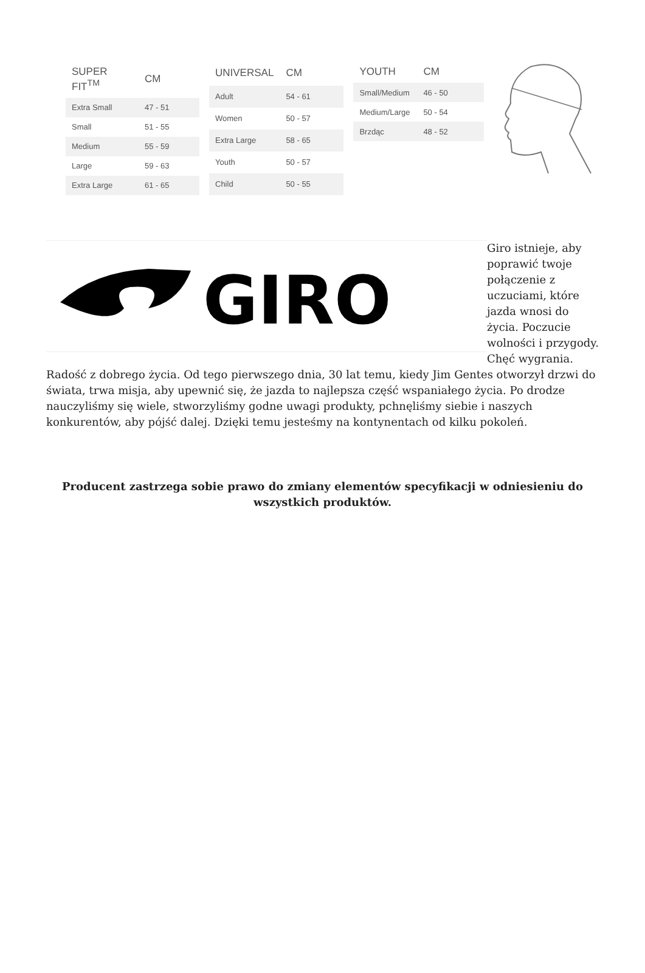| SUPER FIT<sup>TM</sup> | CM |
| --- | --- |
| Extra Small | 47 - 51 |
| Small | 51 - 55 |
| Medium | 55 - 59 |
| Large | 59 - 63 |
| Extra Large | 61 - 65 |
| UNIVERSAL | CM |
| --- | --- |
| Adult | 54 - 61 |
| Women | 50 - 57 |
| Extra Large | 58 - 65 |
| Youth | 50 - 57 |
| Child | 50 - 55 |
| YOUTH | CM |
| --- | --- |
| Small/Medium | 46 - 50 |
| Medium/Large | 50 - 54 |
| Brzdąc | 48 - 52 |
GIRO
Giro istnieje, aby poprawić twoje połączenie z uczuciami, które jazda wnosi do życia. Poczucie wolności i przygody. Chęć wygrania. Radość z dobrego życia. Od tego pierwszego dnia, 30 lat temu, kiedy Jim Gentes otworzył drzwi do świata, trwa misja, aby upewnić się, że jazda to najlepsza część wspaniałego życia. Po drodze nauczyliśmy się wiele, stworzyliśmy godne uwagi produkty, pchnęliśmy siebie i naszych konkurentów, aby pójść dalej. Dzięki temu jesteśmy na kontynentach od kilku pokoleń.
Producent zastrzega sobie prawo do zmiany elementów specyfikacji w odniesieniu do wszystkich produktów.